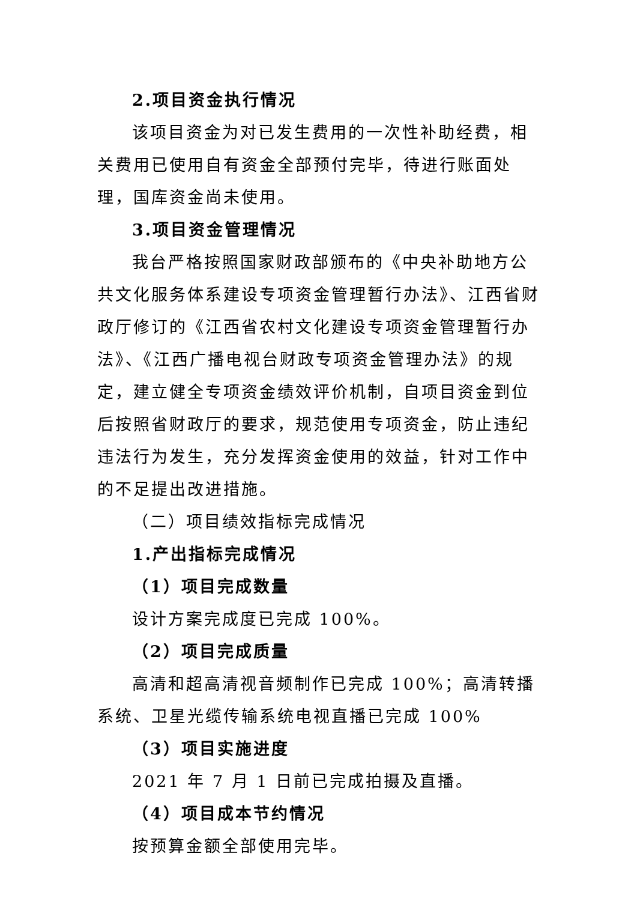2.项目资金执行情况
该项目资金为对已发生费用的一次性补助经费，相关费用已使用自有资金全部预付完毕，待进行账面处理，国库资金尚未使用。
3.项目资金管理情况
我台严格按照国家财政部颁布的《中央补助地方公共文化服务体系建设专项资金管理暂行办法》、江西省财政厅修订的《江西省农村文化建设专项资金管理暂行办法》、《江西广播电视台财政专项资金管理办法》的规定，建立健全专项资金绩效评价机制，自项目资金到位后按照省财政厅的要求，规范使用专项资金，防止违纪违法行为发生，充分发挥资金使用的效益，针对工作中的不足提出改进措施。
（二）项目绩效指标完成情况
1.产出指标完成情况
（1）项目完成数量
设计方案完成度已完成 100%。
（2）项目完成质量
高清和超高清视音频制作已完成 100%；高清转播系统、卫星光缆传输系统电视直播已完成 100%
（3）项目实施进度
2021 年 7 月 1 日前已完成拍摄及直播。
（4）项目成本节约情况
按预算金额全部使用完毕。